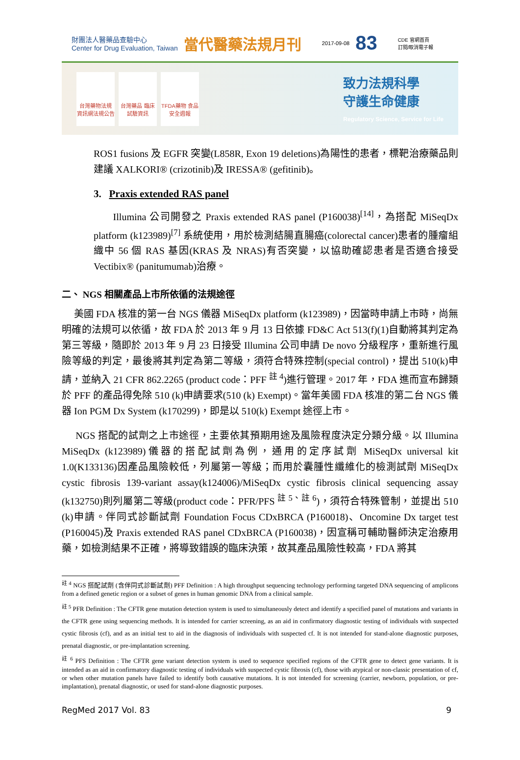財團法人醫藥品查驗中心
Center for Drug Evaluation, Taiwan 當代醫藥法規月刊 2017-09-08 83 CDE 官網首頁
訂閱/取消電子報
台灣藥物法規 資訊網法規公告
台灣藥品 臨床試驗資訊
TFDA藥物 食品安全週報
致力法規科學
守護生命健康
Regulatory Science, Service for Life
ROS1 fusions 及 EGFR 突變(L858R, Exon 19 deletions)為陽性的患者，標靶治療藥品則建議 XALKORI® (crizotinib)及 IRESSA® (gefitinib)。
3. Praxis extended RAS panel
Illumina 公司開發之 Praxis extended RAS panel (P160038)<sup>[14]</sup>，為搭配 MiSeqDx platform (k123989)<sup>[7]</sup> 系統使用，用於檢測結腸直腸癌(colorectal cancer)患者的腫瘤組織中 56 個 RAS 基因(KRAS 及 NRAS)有否突變，以協助確認患者是否適合接受 Vectibix® (panitumumab)治療。
二、 NGS 相關產品上市所依循的法規途徑
美國 FDA 核准的第一台 NGS 儀器 MiSeqDx platform (k123989)，因當時申請上市時，尚無明確的法規可以依循，故 FDA 於 2013 年 9 月 13 日依據 FD&C Act 513(f)(1)自動將其判定為第三等級，隨即於 2013 年 9 月 23 日接受 Illumina 公司申請 De novo 分級程序，重新進行風險等級的判定，最後將其判定為第二等級，須符合特殊控制(special control)，提出 510(k)申請，並納入 21 CFR 862.2265 (product code：PFF <sup>註 4</sup>)進行管理。2017 年，FDA 進而宣布歸類於 PFF 的產品得免除 510 (k)申請要求(510 (k) Exempt)。當年美國 FDA 核准的第二台 NGS 儀器 Ion PGM Dx System (k170299)，即是以 510(k) Exempt 途徑上市。
NGS 搭配的試劑之上市途徑，主要依其預期用途及風險程度決定分類分級。以 Illumina MiSeqDx (k123989)儀器的搭配試劑為例，通用的定序試劑 MiSeqDx universal kit 1.0(K133136)因產品風險較低，列屬第一等級；而用於囊腫性纖維化的檢測試劑 MiSeqDx cystic fibrosis 139-variant assay(k124006)/MiSeqDx cystic fibrosis clinical sequencing assay (k132750)則列屬第二等級(product code：PFR/PFS <sup>註 5、註 6</sup>)，須符合特殊管制，並提出 510 (k)申請。伴同式診斷試劑 Foundation Focus CDxBRCA (P160018)、Oncomine Dx target test (P160045)及 Praxis extended RAS panel CDxBRCA (P160038)，因宣稱可輔助醫師決定治療用藥，如檢測結果不正確，將導致錯誤的臨床決策，故其產品風險性較高，FDA 將其
<sup>註 4</sup> NGS 搭配試劑 (含伴同式診斷試劑) PFF Definition : A high throughput sequencing technology performing targeted DNA sequencing of amplicons from a defined genetic region or a subset of genes in human genomic DNA from a clinical sample.
<sup>註 5</sup> PFR Definition : The CFTR gene mutation detection system is used to simultaneously detect and identify a specified panel of mutations and variants in the CFTR gene using sequencing methods. It is intended for carrier screening, as an aid in confirmatory diagnostic testing of individuals with suspected cystic fibrosis (cf), and as an initial test to aid in the diagnosis of individuals with suspected cf. It is not intended for stand-alone diagnostic purposes, prenatal diagnostic, or pre-implantation screening.
<sup>註 6</sup> PFS Definition : The CFTR gene variant detection system is used to sequence specified regions of the CFTR gene to detect gene variants. It is intended as an aid in confirmatory diagnostic testing of individuals with suspected cystic fibrosis (cf), those with atypical or non-classic presentation of cf, or when other mutation panels have failed to identify both causative mutations. It is not intended for screening (carrier, newborn, population, or pre-implantation), prenatal diagnostic, or used for stand-alone diagnostic purposes.
RegMed 2017 Vol. 83 9